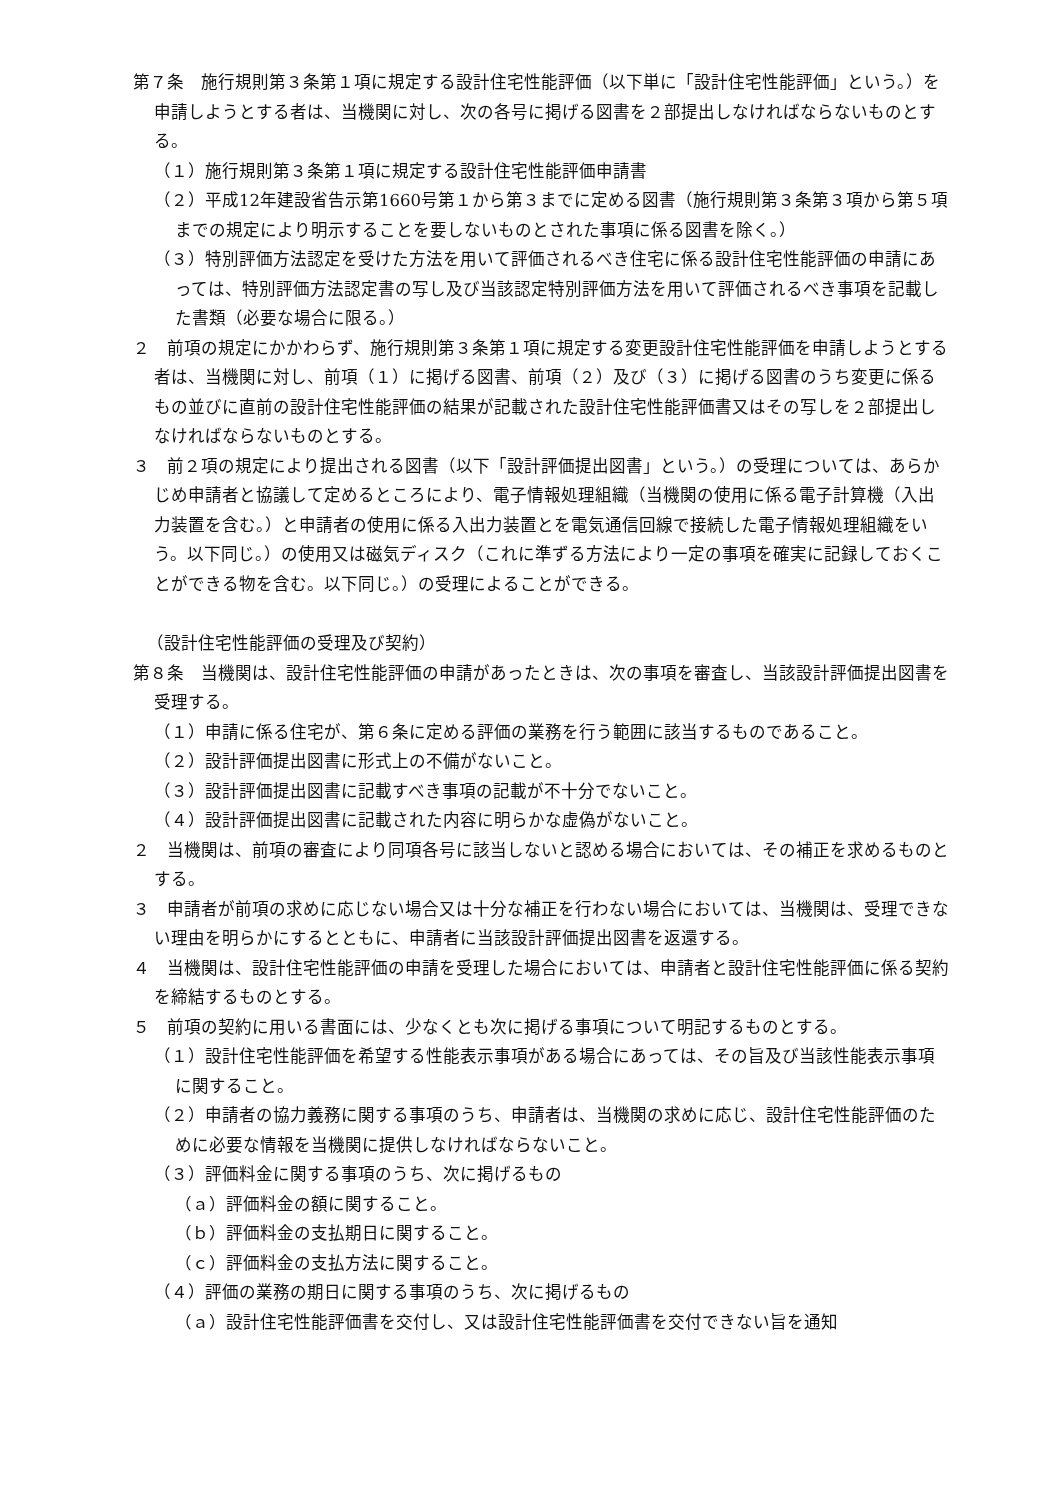第７条　施行規則第３条第１項に規定する設計住宅性能評価（以下単に「設計住宅性能評価」という。）を申請しようとする者は、当機関に対し、次の各号に掲げる図書を２部提出しなければならないものとする。
（１）施行規則第３条第１項に規定する設計住宅性能評価申請書
（２）平成12年建設省告示第1660号第１から第３までに定める図書（施行規則第３条第３項から第５項までの規定により明示することを要しないものとされた事項に係る図書を除く。）
（３）特別評価方法認定を受けた方法を用いて評価されるべき住宅に係る設計住宅性能評価の申請にあっては、特別評価方法認定書の写し及び当該認定特別評価方法を用いて評価されるべき事項を記載した書類（必要な場合に限る。）
２　前項の規定にかかわらず、施行規則第３条第１項に規定する変更設計住宅性能評価を申請しようとする者は、当機関に対し、前項（１）に掲げる図書、前項（２）及び（３）に掲げる図書のうち変更に係るもの並びに直前の設計住宅性能評価の結果が記載された設計住宅性能評価書又はその写しを２部提出しなければならないものとする。
３　前２項の規定により提出される図書（以下「設計評価提出図書」という。）の受理については、あらかじめ申請者と協議して定めるところにより、電子情報処理組織（当機関の使用に係る電子計算機（入出力装置を含む。）と申請者の使用に係る入出力装置とを電気通信回線で接続した電子情報処理組織をいう。以下同じ。）の使用又は磁気ディスク（これに準ずる方法により一定の事項を確実に記録しておくことができる物を含む。以下同じ。）の受理によることができる。
（設計住宅性能評価の受理及び契約）
第８条　当機関は、設計住宅性能評価の申請があったときは、次の事項を審査し、当該設計評価提出図書を受理する。
（１）申請に係る住宅が、第６条に定める評価の業務を行う範囲に該当するものであること。
（２）設計評価提出図書に形式上の不備がないこと。
（３）設計評価提出図書に記載すべき事項の記載が不十分でないこと。
（４）設計評価提出図書に記載された内容に明らかな虚偽がないこと。
２　当機関は、前項の審査により同項各号に該当しないと認める場合においては、その補正を求めるものとする。
３　申請者が前項の求めに応じない場合又は十分な補正を行わない場合においては、当機関は、受理できない理由を明らかにするとともに、申請者に当該設計評価提出図書を返還する。
４　当機関は、設計住宅性能評価の申請を受理した場合においては、申請者と設計住宅性能評価に係る契約を締結するものとする。
５　前項の契約に用いる書面には、少なくとも次に掲げる事項について明記するものとする。
（１）設計住宅性能評価を希望する性能表示事項がある場合にあっては、その旨及び当該性能表示事項に関すること。
（２）申請者の協力義務に関する事項のうち、申請者は、当機関の求めに応じ、設計住宅性能評価のために必要な情報を当機関に提供しなければならないこと。
（３）評価料金に関する事項のうち、次に掲げるもの
（ａ）評価料金の額に関すること。
（ｂ）評価料金の支払期日に関すること。
（ｃ）評価料金の支払方法に関すること。
（４）評価の業務の期日に関する事項のうち、次に掲げるもの
（ａ）設計住宅性能評価書を交付し、又は設計住宅性能評価書を交付できない旨を通知